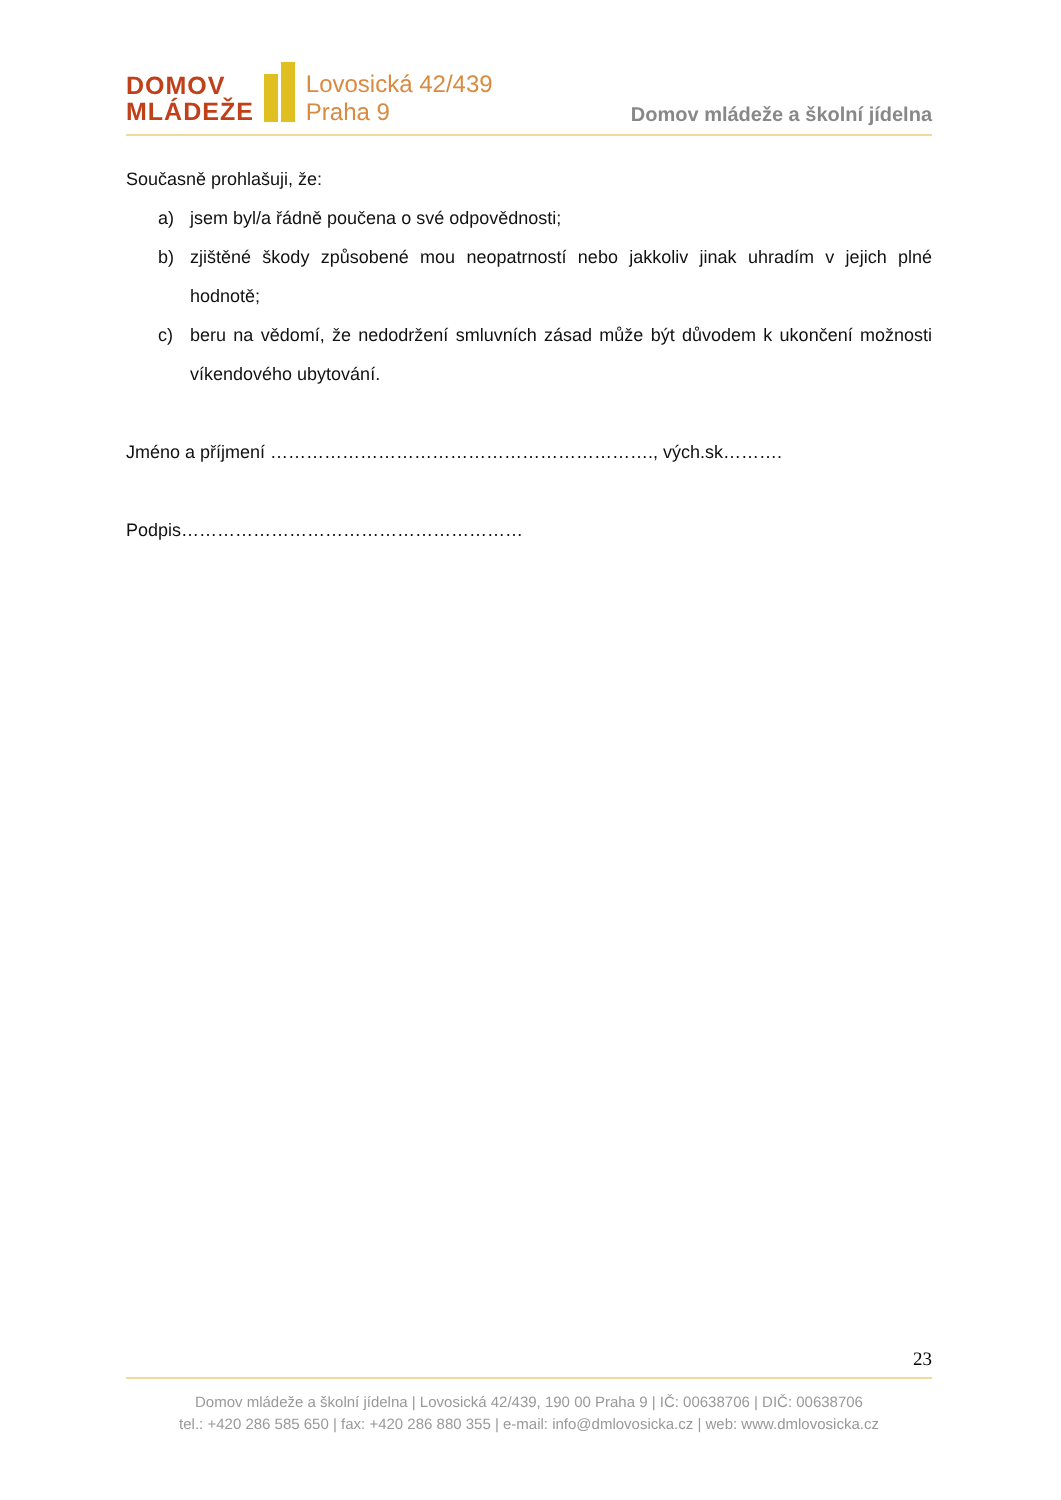DOMOV
MLÁDEŽE
Lovosická 42/439
Praha 9
Domov mládeže a školní jídelna
Současně prohlašuji, že:
a) jsem byl/a řádně poučena o své odpovědnosti;
b) zjištěné škody způsobené mou neopatrností nebo jakkoliv jinak uhradím v jejich plné hodnotě;
c) beru na vědomí, že nedodržení smluvních zásad může být důvodem k ukončení možnosti víkendového ubytování.
Jméno a příjmení ………………………………………………………., vých.sk……….
Podpis…………………………………………………
23
Domov mládeže a školní jídelna | Lovosická 42/439, 190 00 Praha 9 | IČ: 00638706 | DIČ: 00638706
tel.: +420 286 585 650 | fax: +420 286 880 355 | e-mail: info@dmlovosicka.cz | web: www.dmlovosicka.cz